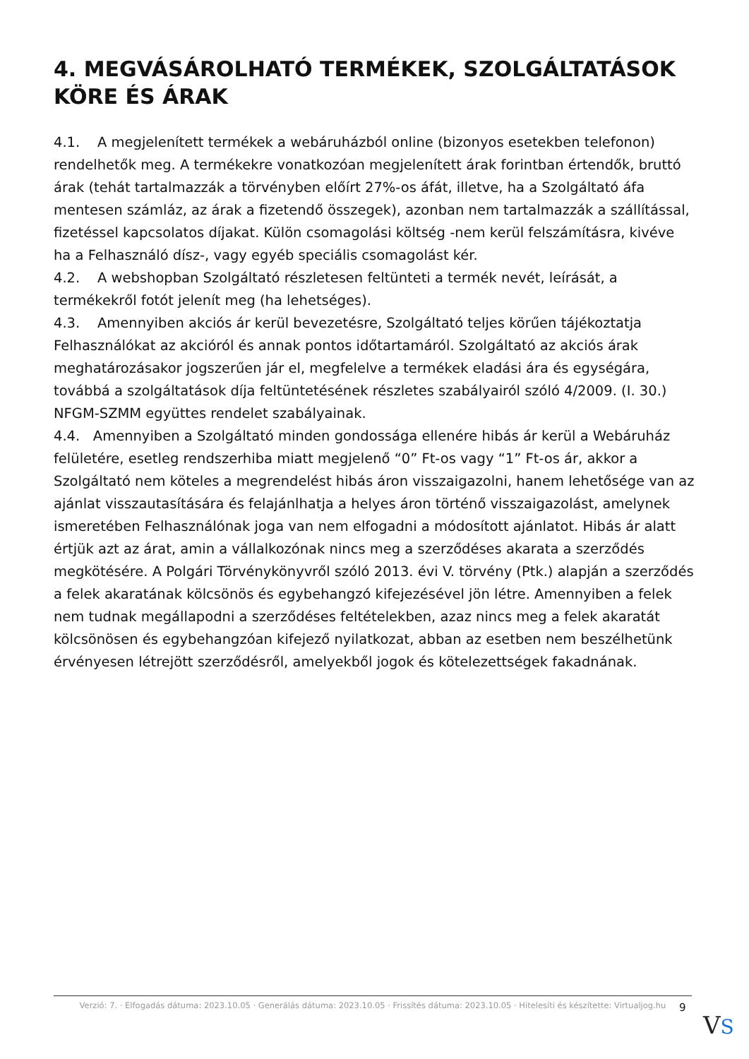4. MEGVÁSÁROLHATÓ TERMÉKEK, SZOLGÁLTATÁSOK KÖRE ÉS ÁRAK
4.1. A megjelenített termékek a webáruházból online (bizonyos esetekben telefonon) rendelhetők meg. A termékekre vonatkozóan megjelenített árak forintban értendők, bruttó árak (tehát tartalmazzák a törvényben előírt 27%-os áfát, illetve, ha a Szolgáltató áfa mentesen számláz, az árak a fizetendő összegek), azonban nem tartalmazzák a szállítással, fizetéssel kapcsolatos díjakat. Külön csomagolási költség -nem kerül felszámításra, kivéve ha a Felhasználó dísz-, vagy egyéb speciális csomagolást kér.
4.2. A webshopban Szolgáltató részletesen feltünteti a termék nevét, leírását, a termékekről fotót jelenít meg (ha lehetséges).
4.3. Amennyiben akciós ár kerül bevezetésre, Szolgáltató teljes körűen tájékoztatja Felhasználókat az akcióról és annak pontos időtartamáról. Szolgáltató az akciós árak meghatározásakor jogszerűen jár el, megfelelve a termékek eladási ára és egységára, továbbá a szolgáltatások díja feltüntetésének részletes szabályairól szóló 4/2009. (I. 30.) NFGM-SZMM együttes rendelet szabályainak.
4.4. Amennyiben a Szolgáltató minden gondossága ellenére hibás ár kerül a Webáruház felületére, esetleg rendszerhiba miatt megjelenő “0” Ft-os vagy “1” Ft-os ár, akkor a Szolgáltató nem köteles a megrendelést hibás áron visszaigazolni, hanem lehetősége van az ajánlat visszautasítására és felajánlhatja a helyes áron történő visszaigazolást, amelynek ismeretében Felhasználónak joga van nem elfogadni a módosított ajánlatot. Hibás ár alatt értjük azt az árat, amin a vállalkozónak nincs meg a szerződéses akarata a szerződés megkötésére. A Polgári Törvénykönyvről szóló 2013. évi V. törvény (Ptk.) alapján a szerződés a felek akaratának kölcsönös és egybehangzó kifejezésével jön létre. Amennyiben a felek nem tudnak megállapodni a szerződéses feltételekben, azaz nincs meg a felek akaratát kölcsönösen és egybehangzóan kifejező nyilatkozat, abban az esetben nem beszélhetünk érvényesen létrejött szerződésről, amelyekből jogok és kötelezettségek fakadnának.
Verzió: 7. · Elfogadás dátuma: 2023.10.05 · Generálás dátuma: 2023.10.05 · Frissítés dátuma: 2023.10.05 · Hitelesíti és készítette: Virtualjog.hu
9
VS